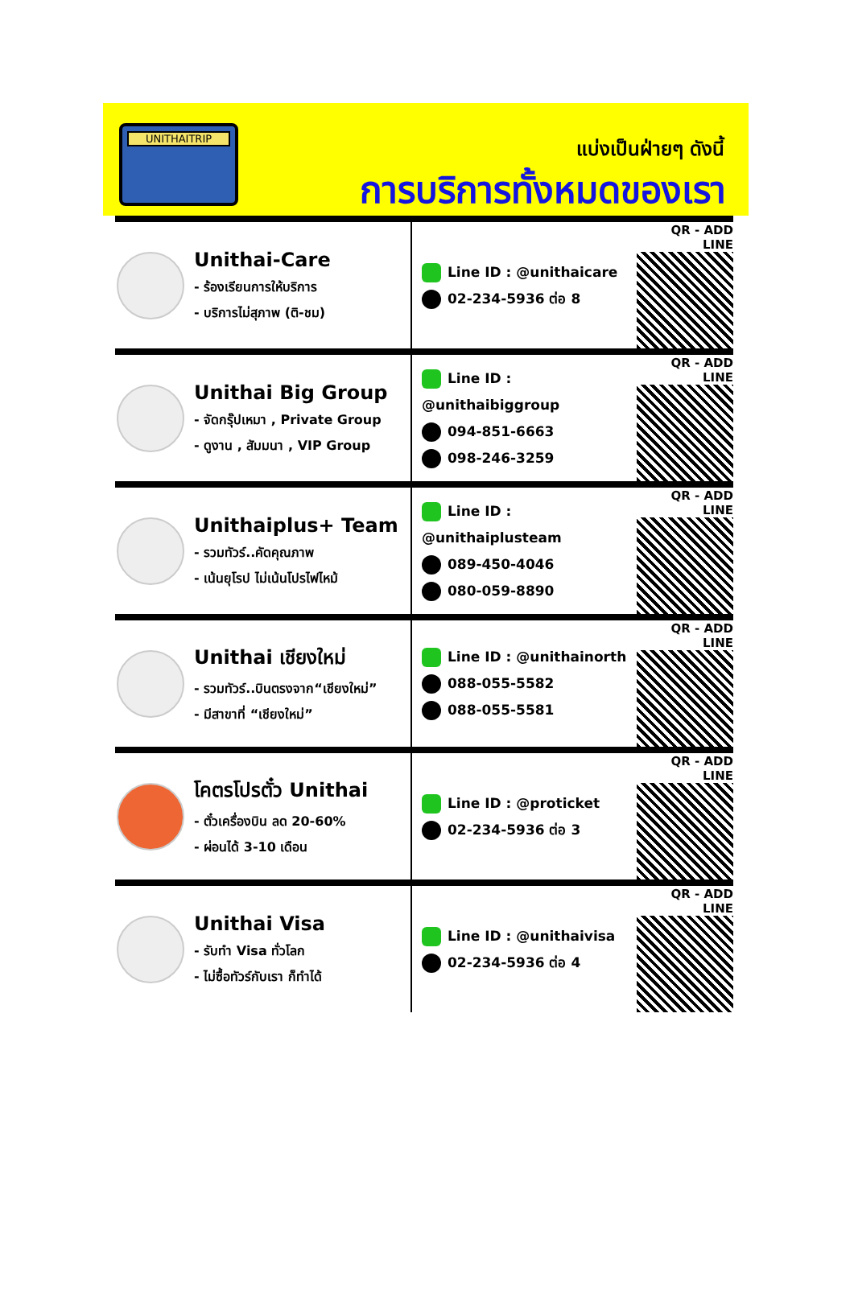UNITHAITRIP
แบ่งเป็นฝ่ายๆ ดังนี้
การบริการทั้งหมดของเรา
Unithai-Care
- ร้องเรียนการให้บริการ
- บริการไม่สุภาพ (ติ-ชม)
Line ID : @unithaicare
02-234-5936 ต่อ 8
QR - ADD LINE
Unithai Big Group
- จัดกรุ๊ปเหมา , Private Group
- ดูงาน , สัมมนา , VIP Group
Line ID : @unithaibiggroup
094-851-6663
098-246-3259
QR - ADD LINE
Unithaiplus+ Team
- รวมทัวร์..คัดคุณภาพ
- เน้นยุโรป ไม่เน้นโปรไฟไหม้
Line ID : @unithaiplusteam
089-450-4046
080-059-8890
QR - ADD LINE
Unithai เชียงใหม่
- รวมทัวร์..บินตรงจาก“เชียงใหม่”
- มีสาขาที่ “เชียงใหม่”
Line ID : @unithainorth
088-055-5582
088-055-5581
QR - ADD LINE
โคตรโปรตั๋ว Unithai
- ตั๋วเครื่องบิน ลด 20-60%
- ผ่อนได้ 3-10 เดือน
Line ID : @proticket
02-234-5936 ต่อ 3
QR - ADD LINE
Unithai Visa
- รับทำ Visa ทั่วโลก
- ไม่ซื้อทัวร์กับเรา ก็ทำได้
Line ID : @unithaivisa
02-234-5936 ต่อ 4
QR - ADD LINE